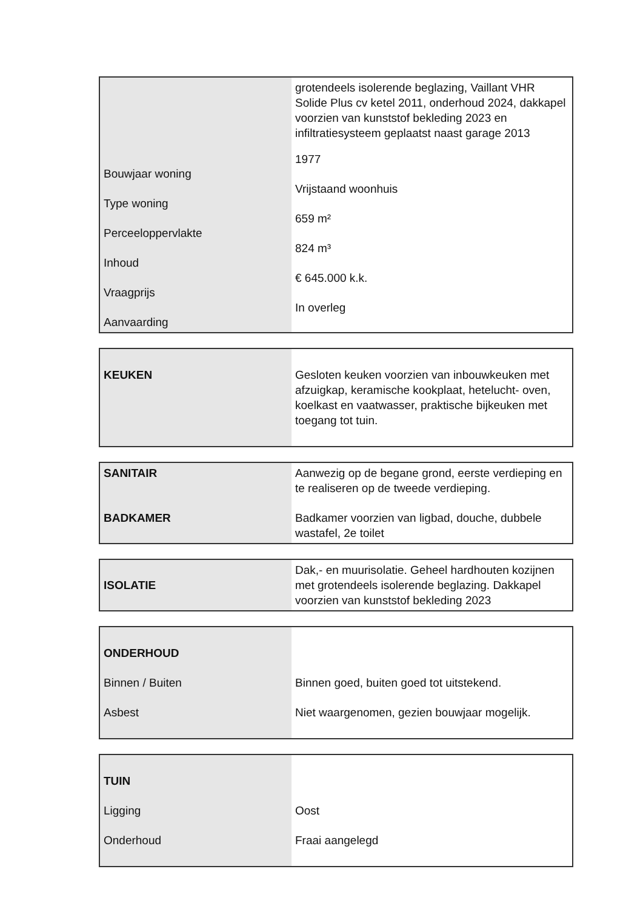| Bouwjaar woning Type woning Perceeloppervlakte Inhoud Vraagprijs Aanvaarding | grotendeels isolerende beglazing, Vaillant VHR Solide Plus cv ketel 2011, onderhoud 2024, dakkapel voorzien van kunststof bekleding 2023 en infiltratiesysteem geplaatst naast garage 2013 1977 Vrijstaand woonhuis 659 m² 824 m³ € 645.000 k.k. In overleg |
| KEUKEN | Gesloten keuken voorzien van inbouwkeuken met afzuigkap, keramische kookplaat, hetelucht- oven, koelkast en vaatwasser, praktische bijkeuken met toegang tot tuin. |
| SANITAIR | Aanwezig op de begane grond, eerste verdieping en te realiseren op de tweede verdieping. |
| BADKAMER | Badkamer voorzien van ligbad, douche, dubbele wastafel, 2e toilet |
| ISOLATIE | Dak,- en muurisolatie. Geheel hardhouten kozijnen met grotendeels isolerende beglazing. Dakkapel voorzien van kunststof bekleding 2023 |
| ONDERHOUD Binnen / Buiten Asbest | Binnen goed, buiten goed tot uitstekend. Niet waargenomen, gezien bouwjaar mogelijk. |
| TUIN Ligging Onderhoud | Oost Fraai aangelegd |